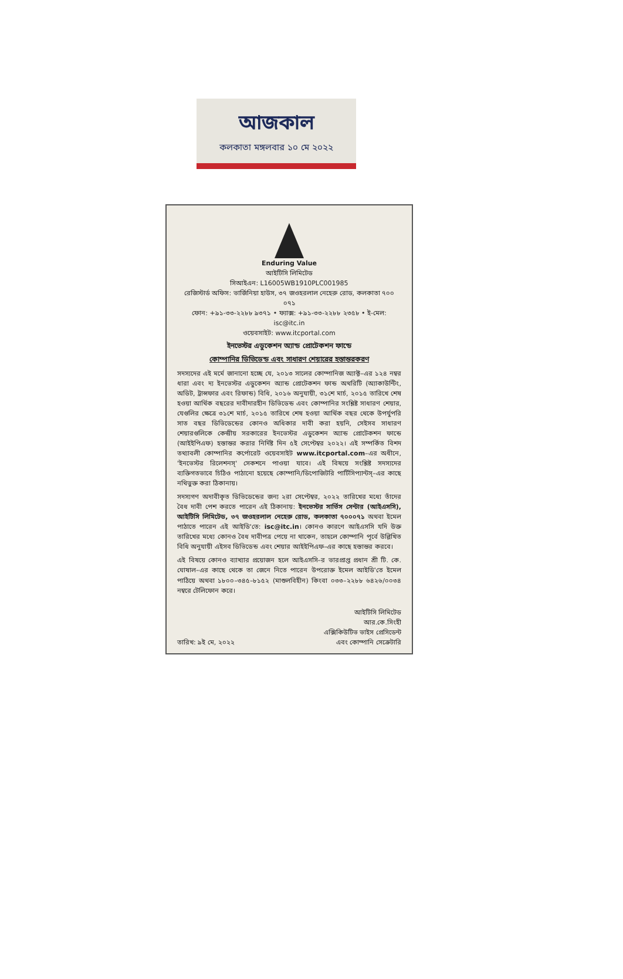আজকাল
কলকাতা মঙ্গলবার ১০ মে ২০২২
Enduring Value
আইটিসি লিমিটেড
সিআইএন: L16005WB1910PLC001985
রেজিস্টার্ড অফিস: ভার্জিনিয়া হাউস, ৩৭ জওহরলাল নেহেরু রোড, কলকাতা ৭০০ ০৭১
ফোন: +৯১-৩৩-২২৮৮ ৯৩৭১ • ফ্যাক্স: +৯১-৩৩-২২৮৮ ২৩৫৮ • ই-মেল: isc@itc.in
ওয়েবসাইট: www.itcportal.com
ইনভেস্টর এডুকেশন অ্যান্ড প্রোটেকশন ফান্ডে
কোম্পানির ডিভিডেন্ড এবং সাধারণ শেয়ারের হস্তান্তরকরণ
সদস্যদের এই মর্মে জানানো হচ্ছে যে, ২০১৩ সালের কোম্পানিজ অ্যাক্ট–এর ১২৪ নম্বর ধারা এবং দ্য ইনভেস্টর এডুকেশন অ্যান্ড প্রোটেকশন ফান্ড অথরিটি (অ্যাকাউন্টিং, অডিট, ট্রান্সফার এবং রিফান্ড) বিধি, ২০১৬ অনুযায়ী, ৩১শে মার্চ, ২০১৫ তারিখে শেষ হওয়া আর্থিক বছরের দাবীদারহীন ডিভিডেন্ড এবং কোম্পানির সংশ্লিষ্ট সাধারণ শেয়ার, যেগুলির ক্ষেত্রে ৩১শে মার্চ, ২০১৫ তারিখে শেষ হওয়া আর্থিক বছর থেকে উপর্যুপরি সাত বছর ডিভিডেন্ডের কোনও অধিকার দাবী করা হয়নি, সেইসব সাধারণ শেয়ারগুলিকে কেন্দ্রীয় সরকারের ইনভেস্টর এডুকেশন অ্যান্ড প্রোটেকশন ফান্ডে (আইইপিএফ) হস্তান্তর করার নির্দিষ্ট দিন ৫ই সেপ্টেম্বর ২০২২। এই সম্পর্কিত বিশদ তথ্যাবলী কোম্পানির কর্পোরেট ওয়েবসাইট www.itcportal.com–এর অধীনে, 'ইনভেস্টর রিলেশনস্' সেকশনে পাওয়া যাবে। এই বিষয়ে সংশ্লিষ্ট সদস্যদের ব্যক্তিগতভাবে চিঠিও পাঠানো হয়েছে কোম্পানি/ডিপোজিটরি পার্টিসিপ্যান্টস্–এর কাছে নথিভুক্ত করা ঠিকানায়।
সদস্যগণ অদাবীকৃত ডিভিডেন্ডের জন্য ২রা সেপ্টেম্বর, ২০২২ তারিখের মধ্যে তাঁদের বৈধ দাবী পেশ করতে পারেন এই ঠিকানায়: ইনভেস্টর সার্ভিস সেন্টার (আইএসসি), আইটিসি লিমিটেড, ৩৭ জওহরলাল নেহেরু রোড, কলকাতা ৭০০০৭১ অথবা ইমেল পাঠাতে পারেন এই আইডি'তে: isc@itc.in। কোনও কারণে আইএসসি যদি উক্ত তারিখের মধ্যে কোনও বৈধ দাবীপত্র পেয়ে না থাকেন, তাহলে কোম্পানি পূর্বে উল্লিখিত বিধি অনুযায়ী এইসব ডিভিডেন্ড এবং শেয়ার আইইপিএফ–এর কাছে হস্তান্তর করবে।
এই বিষয়ে কোনও ব্যাখ্যার প্রয়োজন হলে আইএসসি–র ভারপ্রাপ্ত প্রধান শ্রী টি. কে. ঘোষাল–এর কাছে থেকে তা জেনে নিতে পারেন উপরোক্ত ইমেল আইডি'তে ইমেল পাঠিয়ে অথবা ১৮০০–৩৪৫–৮১৫২ (মাশুলবিহীন) কিংবা ০৩৩–২২৮৮ ৬৪২৬/০০৩৪ নম্বরে টেলিফোন করে।
তারিখ: ৯ই মে, ২০২২
আইটিসি লিমিটেড
আর.কে.সিংহী
এক্সিকিউটিভ ভাইস প্রেসিডেন্ট
এবং কোম্পানি সেক্রেটারি